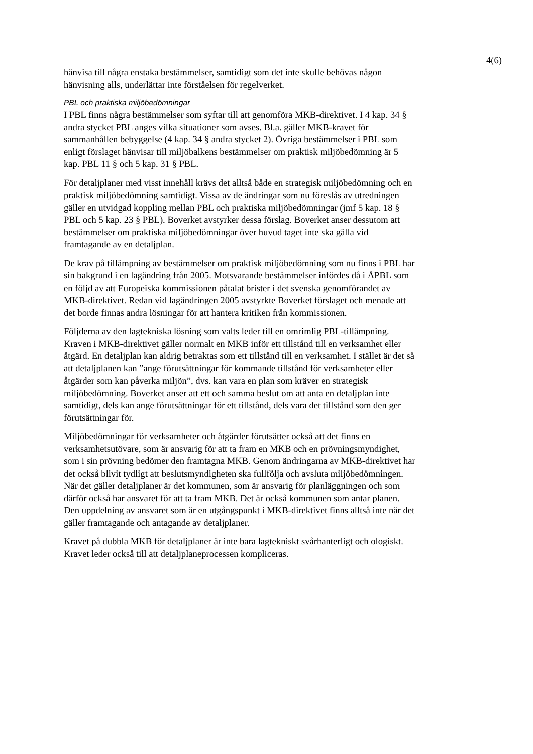4(6)
hänvisa till några enstaka bestämmelser, samtidigt som det inte skulle behövas någon hänvisning alls, underlättar inte förståelsen för regelverket.
PBL och praktiska miljöbedömningar
I PBL finns några bestämmelser som syftar till att genomföra MKB-direktivet. I 4 kap. 34 § andra stycket PBL anges vilka situationer som avses. Bl.a. gäller MKB-kravet för sammanhållen bebyggelse (4 kap. 34 § andra stycket 2). Övriga bestämmelser i PBL som enligt förslaget hänvisar till miljöbalkens bestämmelser om praktisk miljöbedömning är 5 kap. PBL 11 § och 5 kap. 31 § PBL.
För detaljplaner med visst innehåll krävs det alltså både en strategisk miljöbedömning och en praktisk miljöbedömning samtidigt. Vissa av de ändringar som nu föreslås av utredningen gäller en utvidgad koppling mellan PBL och praktiska miljöbedömningar (jmf 5 kap. 18 § PBL och 5 kap. 23 § PBL). Boverket avstyrker dessa förslag. Boverket anser dessutom att bestämmelser om praktiska miljöbedömningar över huvud taget inte ska gälla vid framtagande av en detaljplan.
De krav på tillämpning av bestämmelser om praktisk miljöbedömning som nu finns i PBL har sin bakgrund i en lagändring från 2005. Motsvarande bestämmelser infördes då i ÄPBL som en följd av att Europeiska kommissionen påtalat brister i det svenska genomförandet av MKB-direktivet. Redan vid lagändringen 2005 avstyrkte Boverket förslaget och menade att det borde finnas andra lösningar för att hantera kritiken från kommissionen.
Följderna av den lagtekniska lösning som valts leder till en omrimlig PBL-tillämpning. Kraven i MKB-direktivet gäller normalt en MKB inför ett tillstånd till en verksamhet eller åtgärd. En detaljplan kan aldrig betraktas som ett tillstånd till en verksamhet. I stället är det så att detaljplanen kan ”ange förutsättningar för kommande tillstånd för verksamheter eller åtgärder som kan påverka miljön”, dvs. kan vara en plan som kräver en strategisk miljöbedömning. Boverket anser att ett och samma beslut om att anta en detaljplan inte samtidigt, dels kan ange förutsättningar för ett tillstånd, dels vara det tillstånd som den ger förutsättningar för.
Miljöbedömningar för verksamheter och åtgärder förutsätter också att det finns en verksamhetsutövare, som är ansvarig för att ta fram en MKB och en prövningsmyndighet, som i sin prövning bedömer den framtagna MKB. Genom ändringarna av MKB-direktivet har det också blivit tydligt att beslutsmyndigheten ska fullfölja och avsluta miljöbedömningen. När det gäller detaljplaner är det kommunen, som är ansvarig för planläggningen och som därför också har ansvaret för att ta fram MKB. Det är också kommunen som antar planen. Den uppdelning av ansvaret som är en utgångspunkt i MKB-direktivet finns alltså inte när det gäller framtagande och antagande av detaljplaner.
Kravet på dubbla MKB för detaljplaner är inte bara lagtekniskt svårhanterligt och ologiskt. Kravet leder också till att detaljplaneprocessen kompliceras.